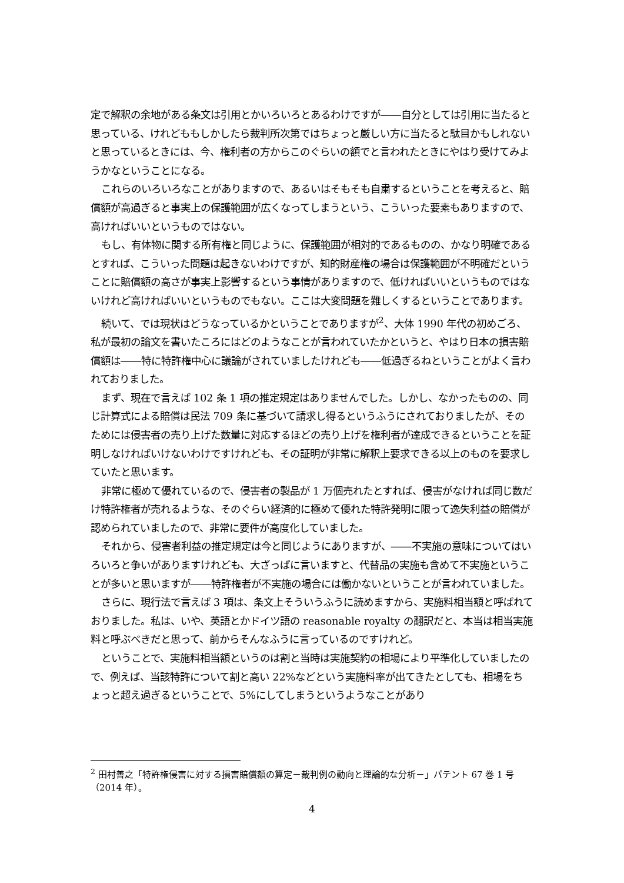定で解釈の余地がある条文は引用とかいろいろとあるわけですが――自分としては引用に当たると思っている、けれどももしかしたら裁判所次第ではちょっと厳しい方に当たると駄目かもしれないと思っているときには、今、権利者の方からこのぐらいの額でと言われたときにやはり受けてみようかなということになる。
これらのいろいろなことがありますので、あるいはそもそも自粛するということを考えると、賠償額が高過ぎると事実上の保護範囲が広くなってしまうという、こういった要素もありますので、高ければいいというものではない。
もし、有体物に関する所有権と同じように、保護範囲が相対的であるものの、かなり明確であるとすれば、こういった問題は起きないわけですが、知的財産権の場合は保護範囲が不明確だということに賠償額の高さが事実上影響するという事情がありますので、低ければいいというものではないけれど高ければいいというものでもない。ここは大変問題を難しくするということであります。
続いて、では現状はどうなっているかということでありますが<sup>2</sup>、大体 1990 年代の初めごろ、私が最初の論文を書いたころにはどのようなことが言われていたかというと、やはり日本の損害賠償額は――特に特許権中心に議論がされていましたけれども――低過ぎるねということがよく言われておりました。
まず、現在で言えば 102 条 1 項の推定規定はありませんでした。しかし、なかったものの、同じ計算式による賠償は民法 709 条に基づいて請求し得るというふうにされておりましたが、そのためには侵害者の売り上げた数量に対応するほどの売り上げを権利者が達成できるということを証明しなければいけないわけですけれども、その証明が非常に解釈上要求できる以上のものを要求していたと思います。
非常に極めて優れているので、侵害者の製品が 1 万個売れたとすれば、侵害がなければ同じ数だけ特許権者が売れるような、そのぐらい経済的に極めて優れた特許発明に限って逸失利益の賠償が認められていましたので、非常に要件が高度化していました。
それから、侵害者利益の推定規定は今と同じようにありますが、――不実施の意味についてはいろいろと争いがありますけれども、大ざっぱに言いますと、代替品の実施も含めて不実施ということが多いと思いますが――特許権者が不実施の場合には働かないということが言われていました。
さらに、現行法で言えば 3 項は、条文上そういうふうに読めますから、実施料相当額と呼ばれておりました。私は、いや、英語とかドイツ語の reasonable royalty の翻訳だと、本当は相当実施料と呼ぶべきだと思って、前からそんなふうに言っているのですけれど。
ということで、実施料相当額というのは割と当時は実施契約の相場により平準化していましたので、例えば、当該特許について割と高い 22%などという実施料率が出てきたとしても、相場をちょっと超え過ぎるということで、5%にしてしまうというようなことがあり
<sup>2</sup> 田村善之「特許権侵害に対する損害賠償額の算定－裁判例の動向と理論的な分析－」パテント 67 巻 1 号（2014 年）。
4